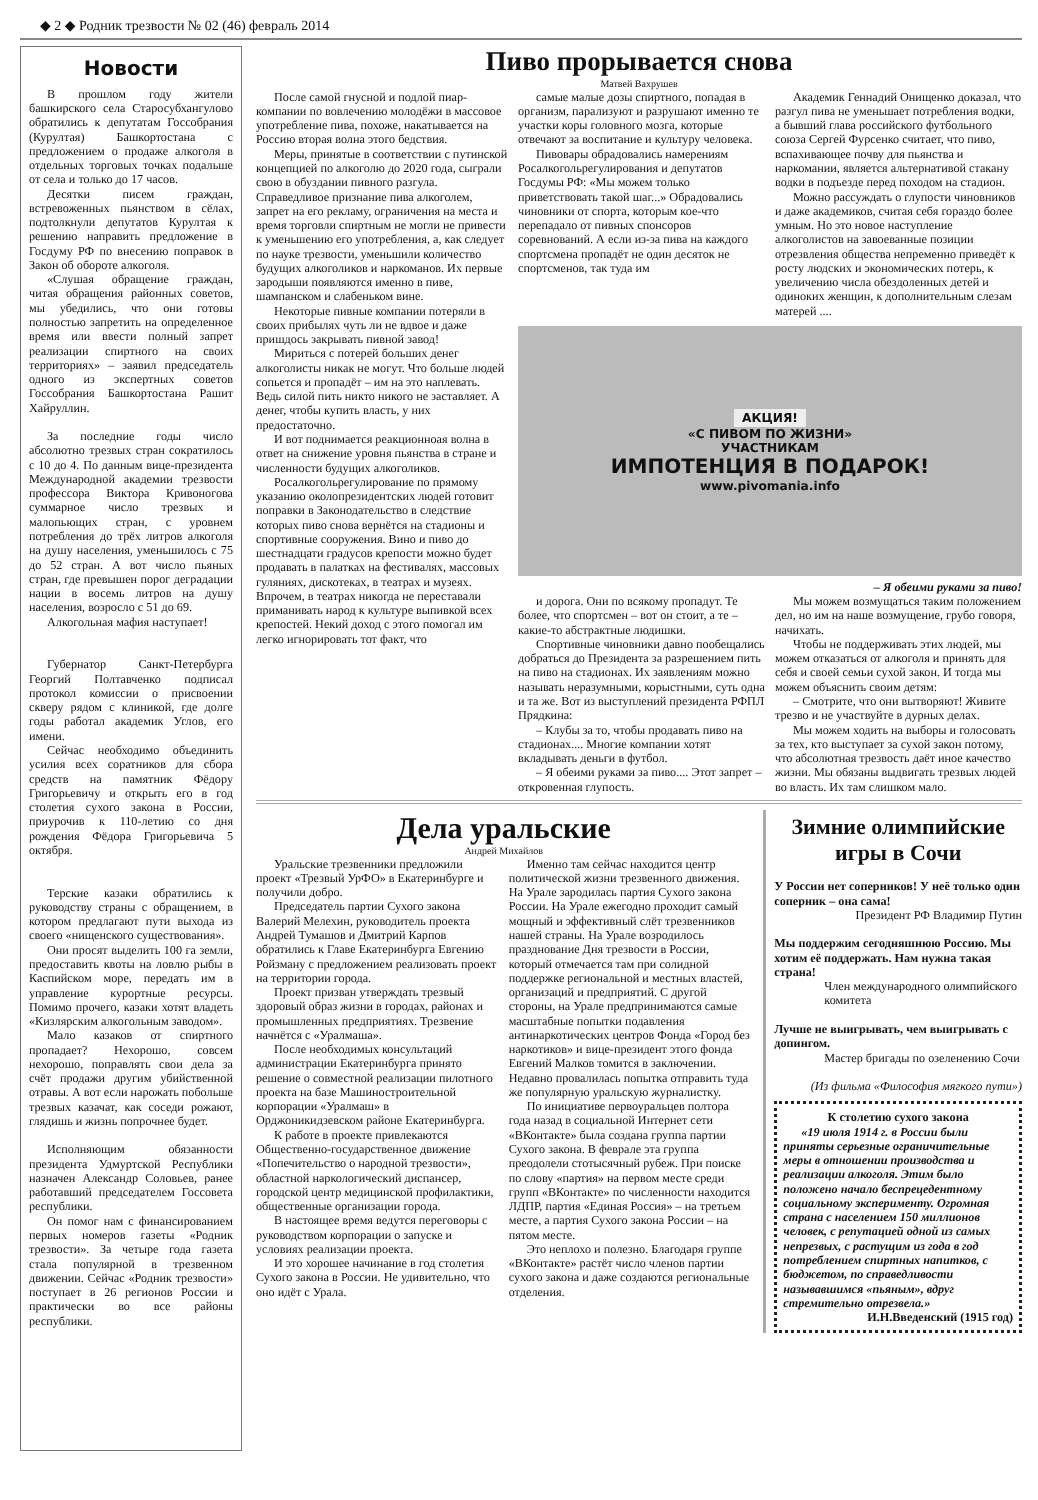◆ 2 ◆ Родник трезвости № 02 (46) февраль 2014
Новости
В прошлом году жители башкирского села Старосубхангулово обратились к депутатам Госсобрания (Курултая) Башкортостана с предложением о продаже алкоголя в отдельных торговых точках подальше от села и только до 17 часов.
Десятки писем граждан, встревоженных пьянством в сёлах, подтолкнули депутатов Курултая к решению направить предложение в Госдуму РФ по внесению поправок в Закон об обороте алкоголя.
«Слушая обращение граждан, читая обращения районных советов, мы убедились, что они готовы полностью запретить на определенное время или ввести полный запрет реализации спиртного на своих территориях» – заявил председатель одного из экспертных советов Госсобрания Башкортостана Рашит Хайруллин.
За последние годы число абсолютно трезвых стран сократилось с 10 до 4. По данным вице-президента Международной академии трезвости профессора Виктора Кривоногова суммарное число трезвых и малопьющих стран, с уровнем потребления до трёх литров алкоголя на душу населения, уменьшилось с 75 до 52 стран. А вот число пьяных стран, где превышен порог деградации нации в восемь литров на душу населения, возросло с 51 до 69.
Алкогольная мафия наступает!
Губернатор Санкт-Петербурга Георгий Полтавченко подписал протокол комиссии о присвоении скверу рядом с клиникой, где долге годы работал академик Углов, его имени.
Сейчас необходимо объединить усилия всех соратников для сбора средств на памятник Фёдору Григорьевичу и открыть его в год столетия сухого закона в России, приурочив к 110-летию со дня рождения Фёдора Григорьевича 5 октября.
Терские казаки обратились к руководству страны с обращением, в котором предлагают пути выхода из своего «нищенского существования».
Они просят выделить 100 га земли, предоставить квоты на ловлю рыбы в Каспийском море, передать им в управление курортные ресурсы. Помимо прочего, казаки хотят владеть «Кизлярским алкогольным заводом».
Мало казаков от спиртного пропадает? Нехорошо, совсем нехорошо, поправлять свои дела за счёт продажи другим убийственной отравы. А вот если нарожать побольше трезвых казачат, как соседи рожают, глядишь и жизнь попрочнее будет.
Исполняющим обязанности президента Удмуртской Республики назначен Александр Соловьев, ранее работавший председателем Госсовета республики.
Он помог нам с финансированием первых номеров газеты «Родник трезвости». За четыре года газета стала популярной в трезвенном движении. Сейчас «Родник трезвости» поступает в 26 регионов России и практически во все районы республики.
Пиво прорывается снова
Матвей Вахрушев
После самой гнусной и подлой пиар-компании по вовлечению молодёжи в массовое употребление пива, похоже, накатывается на Россию вторая волна этого бедствия.
Меры, принятые в соответствии с путинской концепцией по алкоголю до 2020 года, сыграли свою в обуздании пивного разгула. Справедливое признание пива алкоголем, запрет на его рекламу, ограничения на места и время торговли спиртным не могли не привести к уменьшению его употребления, а, как следует по науке трезвости, уменьшили количество будущих алкоголиков и наркоманов. Их первые зародыши появляются именно в пиве, шампанском и слабеньком вине.
Некоторые пивные компании потеряли в своих прибылях чуть ли не вдвое и даже пришдось закрывать пивной завод!
Мириться с потерей больших денег алкоголисты никак не могут. Что больше людей сопьется и пропадёт – им на это наплевать. Ведь силой пить никто никого не заставляет. А денег, чтобы купить власть, у них предостаточно.
И вот поднимается реакционноая волна в ответ на снижение уровня пьянства в стране и численности будущих алкоголиков.
Росалкогольрегулирование по прямому указанию околопрезидентских людей готовит поправки в Законодательство в следствие которых пиво снова вернётся на стадионы и спортивные сооружения. Вино и пиво до шестнадцати градусов крепости можно будет продавать в палатках на фестивалях, массовых гуляниях, дискотеках, в театрах и музеях. Впрочем, в театрах никогда не переставали приманивать народ к культуре выпивкой всех крепостей. Некий доход с этого помогал им легко игнорировать тот факт, что
самые малые дозы спиртного, попадая в организм, парализуют и разрушают именно те участки коры головного мозга, которые отвечают за воспитание и культуру человека.
Пивовары обрадовались намерениям Росалкогольрегулирования и депутатов Госдумы РФ: «Мы можем только приветствовать такой шаг...» Обрадовались чиновники от спорта, которым кое-что перепадало от пивных спонсоров соревнований. А если из-за пива на каждого спортсмена пропадёт не один десяток не спортсменов, так туда им
Академик Геннадий Онищенко доказал, что разгул пива не уменьшает потребления водки, а бывший глава российского футбольного союза Сергей Фурсенко считает, что пиво, вспахивающее почву для пьянства и наркомании, является альтернативой стакану водки в подъезде перед походом на стадион.
Можно рассуждать о глупости чиновников и даже академиков, считая себя гораздо более умным. Но это новое наступление алкоголистов на завоеванные позиции отрезвления общества непременно приведёт к росту людских и экономических потерь, к увеличению числа обездоленных детей и одиноких женщин, к дополнительным слезам матерей ....
АКЦИЯ!
«С ПИВОМ ПО ЖИЗНИ»
УЧАСТНИКАМ
ИМПОТЕНЦИЯ В ПОДАРОК!
www.pivomania.info
– Я обеими руками за пиво!
и дорога. Они по всякому пропадут. Те более, что спортсмен – вот он стоит, а те – какие-то абстрактные людишки.
Спортивные чиновники давно пообещались добраться до Президента за разрешением пить на пиво на стадионах. Их заявлениям можно называть неразумными, корыстными, суть одна и та же. Вот из выступлений президента РФПЛ Прядкина:
– Клубы за то, чтобы продавать пиво на стадионах.... Многие компании хотят вкладывать деньги в футбол.
– Я обеими руками за пиво.... Этот запрет – откровенная глупость.
Мы можем возмущаться таким положением дел, но им на наше возмущение, грубо говоря, начихать.
Чтобы не поддерживать этих людей, мы можем отказаться от алкоголя и принять для себя и своей семьи сухой закон. И тогда мы можем объяснить своим детям:
– Смотрите, что они вытворяют! Живите трезво и не участвуйте в дурных делах.
Мы можем ходить на выборы и голосовать за тех, кто выступает за сухой закон потому, что абсолютная трезвость даёт иное качество жизни. Мы обязаны выдвигать трезвых людей во власть. Их там слишком мало.
Дела уральские
Андрей Михайлов
Уральские трезвенники предложили проект «Трезвый УрФО» в Екатеринбурге и получили добро.
Председатель партии Сухого закона Валерий Мелехин, руководитель проекта Андрей Тумашов и Дмитрий Карпов обратились к Главе Екатеринбурга Евгению Ройзману с предложением реализовать проект на территории города.
Проект призван утверждать трезвый здоровый образ жизни в городах, районах и промышленных предприятиях. Трезвение начнётся с «Уралмаша».
После необходимых консультаций администрации Екатеринбурга принято решение о совместной реализации пилотного проекта на базе Машиностроительной корпорации «Уралмаш» в Орджоникидзевском районе Екатеринбурга.
К работе в проекте привлекаются Общественно-государственное движение «Попечительство о народной трезвости», областной наркологический диспансер, городской центр медицинской профилактики, общественные организации города.
В настоящее время ведутся переговоры с руководством корпорации о запуске и условиях реализации проекта.
И это хорошее начинание в год столетия Сухого закона в России. Не удивительно, что оно идёт с Урала.
Именно там сейчас находится центр политической жизни трезвенного движения. На Урале зародилась партия Сухого закона России. На Урале ежегодно проходит самый мощный и эффективный слёт трезвенников нашей страны. На Урале возродилось празднование Дня трезвости в России, который отмечается там при солидной поддержке региональной и местных властей, организаций и предприятий. С другой стороны, на Урале предпринимаются самые масштабные попытки подавления антинаркотических центров Фонда «Город без наркотиков» и вице-президент этого фонда Евгений Малков томится в заключении. Недавно провалилась попытка отправить туда же популярную уральскую журналистку.
По инициативе первоуральцев полтора года назад в социальной Интернет сети «ВКонтакте» была создана группа партии Сухого закона. В феврале эта группа преодолели стотысячный рубеж. При поиске по слову «партия» на первом месте среди групп «ВКонтакте» по численности находится ЛДПР, партия «Единая Россия» – на третьем месте, а партия Сухого закона России – на пятом месте.
Это неплохо и полезно. Благодаря группе «ВКонтакте» растёт число членов партии сухого закона и даже создаются региональные отделения.
Зимние олимпийские игры в Сочи
У России нет соперников! У неё только один соперник – она сама!
Президент РФ Владимир Путин
Мы поддержим сегодняшнюю Россию. Мы хотим её поддержать. Нам нужна такая страна!
Член международного олимпийского комитета
Лучше не выигрывать, чем выигрывать с допингом.
Мастер бригады по озеленению Сочи
(Из фильма «Философия мягкого пути»)
К столетию сухого закона
«19 июля 1914 г. в России были приняты серьезные ограничительные меры в отношении производства и реализации алкоголя. Этим было положено начало беспрецедентному социальному эксперименту. Огромная страна с населением 150 миллионов человек, с репутацией одной из самых непрезвых, с растущим из года в год потреблением спиртных напитков, с бюджетом, по справедливости называвшимся «пьяным», вдруг стремительно отрезвела.»
И.Н.Введенский (1915 год)